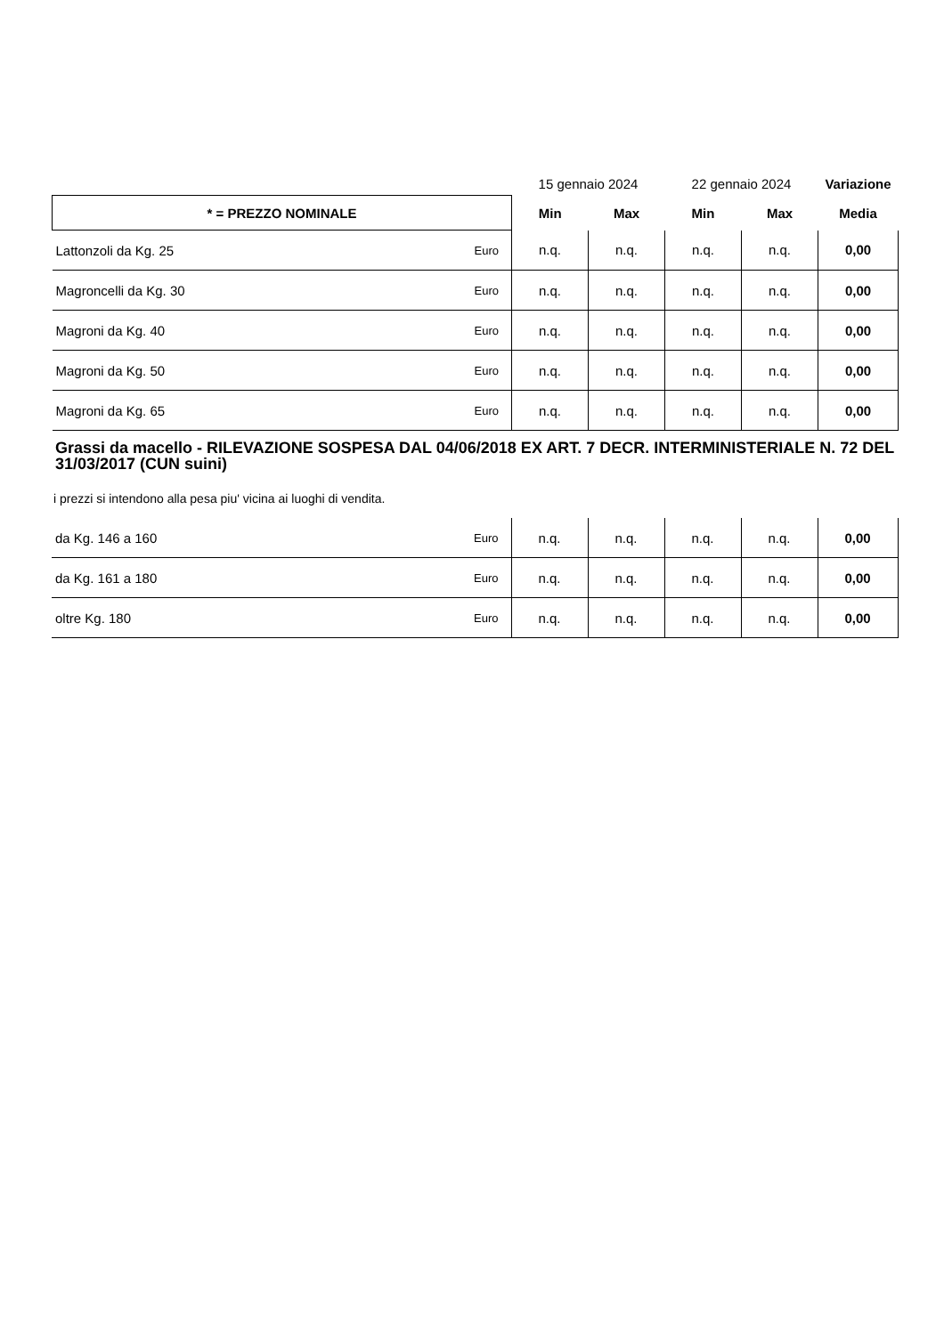| | | 15 gennaio 2024 | | 22 gennaio 2024 | | Variazione |
| * = PREZZO NOMINALE | | Min | Max | Min | Max | Media |
| Lattonzoli da Kg. 25 | Euro | n.q. | n.q. | n.q. | n.q. | 0,00 |
| Magroncelli da Kg. 30 | Euro | n.q. | n.q. | n.q. | n.q. | 0,00 |
| Magroni da Kg. 40 | Euro | n.q. | n.q. | n.q. | n.q. | 0,00 |
| Magroni da Kg. 50 | Euro | n.q. | n.q. | n.q. | n.q. | 0,00 |
| Magroni da Kg. 65 | Euro | n.q. | n.q. | n.q. | n.q. | 0,00 |
Grassi da macello - RILEVAZIONE SOSPESA DAL 04/06/2018 EX ART. 7 DECR. INTERMINISTERIALE N. 72 DEL 31/03/2017 (CUN suini)
i prezzi si intendono alla pesa piu' vicina ai luoghi di vendita.
| da Kg. 146 a 160 | Euro | n.q. | n.q. | n.q. | n.q. | 0,00 |
| da Kg. 161 a 180 | Euro | n.q. | n.q. | n.q. | n.q. | 0,00 |
| oltre Kg. 180 | Euro | n.q. | n.q. | n.q. | n.q. | 0,00 |